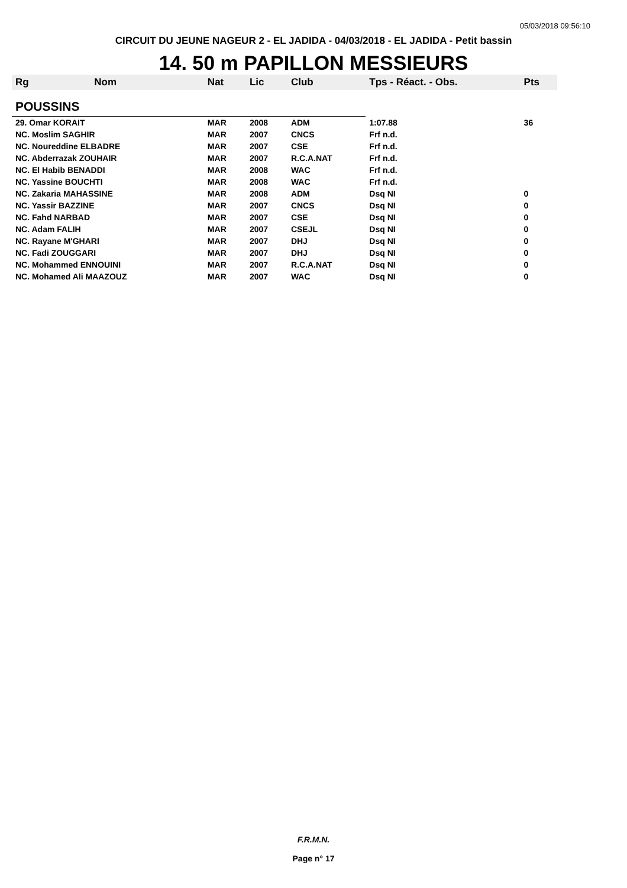05/03/2018 09:56:10
CIRCUIT DU JEUNE NAGEUR 2 - EL JADIDA - 04/03/2018 - EL JADIDA - Petit bassin
14. 50 m PAPILLON MESSIEURS
| Rg | Nom | Nat | Lic | Club | Tps - Réact. - Obs. | Pts |
| --- | --- | --- | --- | --- | --- | --- |
| POUSSINS | | | | | | |
| 29. Omar KORAIT | | MAR | 2008 | ADM | 1:07.88 | 36 |
| NC. Moslim SAGHIR | | MAR | 2007 | CNCS | Frf n.d. | |
| NC. Noureddine ELBADRE | | MAR | 2007 | CSE | Frf n.d. | |
| NC. Abderrazak ZOUHAIR | | MAR | 2007 | R.C.A.NAT | Frf n.d. | |
| NC. El Habib BENADDI | | MAR | 2008 | WAC | Frf n.d. | |
| NC. Yassine BOUCHTI | | MAR | 2008 | WAC | Frf n.d. | |
| NC. Zakaria MAHASSINE | | MAR | 2008 | ADM | Dsq NI | 0 |
| NC. Yassir BAZZINE | | MAR | 2007 | CNCS | Dsq NI | 0 |
| NC. Fahd NARBAD | | MAR | 2007 | CSE | Dsq NI | 0 |
| NC. Adam FALIH | | MAR | 2007 | CSEJL | Dsq NI | 0 |
| NC. Rayane M'GHARI | | MAR | 2007 | DHJ | Dsq NI | 0 |
| NC. Fadi ZOUGGARI | | MAR | 2007 | DHJ | Dsq NI | 0 |
| NC. Mohammed ENNOUINI | | MAR | 2007 | R.C.A.NAT | Dsq NI | 0 |
| NC. Mohamed Ali MAAZOUZ | | MAR | 2007 | WAC | Dsq NI | 0 |
F.R.M.N.
Page n° 17